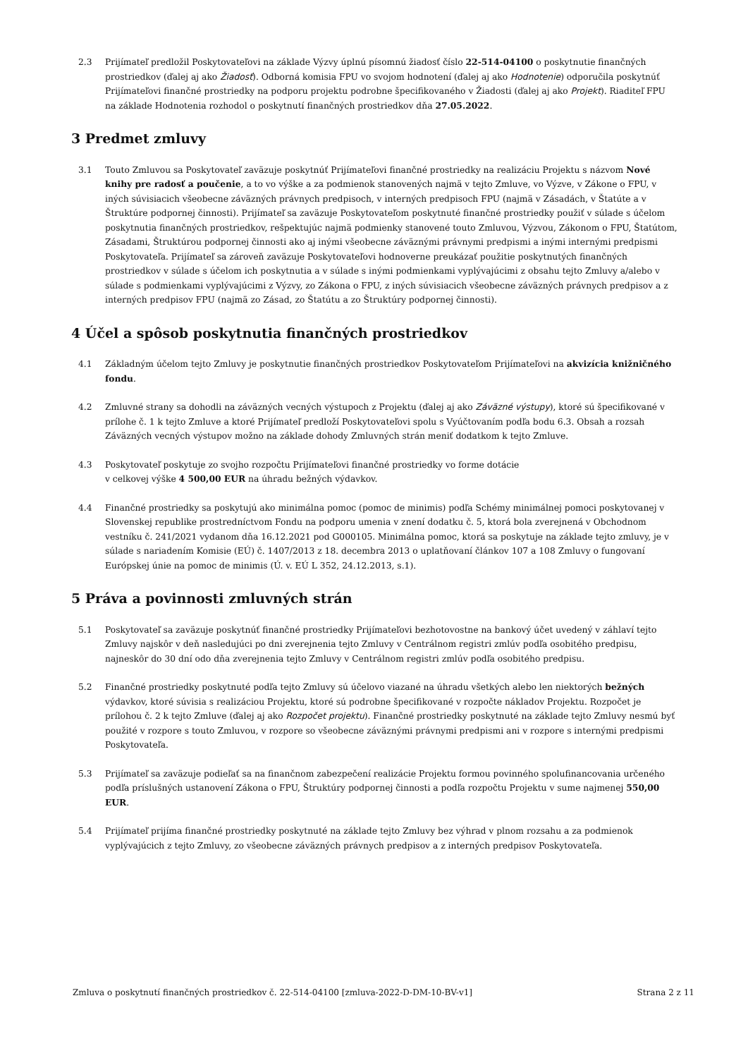2.3 Prijímateľ predložil Poskytovateľovi na základe Výzvy úplnú písomnú žiadosť číslo 22-514-04100 o poskytnutie finančných prostriedkov (ďalej aj ako Žiadosť). Odborná komisia FPU vo svojom hodnotení (ďalej aj ako Hodnotenie) odporučila poskytnúť Prijímateľovi finančné prostriedky na podporu projektu podrobne špecifikovaného v Žiadosti (ďalej aj ako Projekt). Riaditeľ FPU na základe Hodnotenia rozhodol o poskytnutí finančných prostriedkov dňa 27.05.2022.
3 Predmet zmluvy
3.1 Touto Zmluvou sa Poskytovateľ zaväzuje poskytnúť Prijímateľovi finančné prostriedky na realizáciu Projektu s názvom Nové knihy pre radosť a poučenie, a to vo výške a za podmienok stanovených najmä v tejto Zmluve, vo Výzve, v Zákone o FPU, v iných súvisiacich všeobecne záväzných právnych predpisoch, v interných predpisoch FPU (najmä v Zásadách, v Štatúte a v Štruktúre podpornej činnosti). Prijímateľ sa zaväzuje Poskytovateľom poskytnuté finančné prostriedky použiť v súlade s účelom poskytnutia finančných prostriedkov, rešpektujúc najmä podmienky stanovené touto Zmluvou, Výzvou, Zákonom o FPU, Štatútom, Zásadami, Štruktúrou podpornej činnosti ako aj inými všeobecne záväznými právnymi predpismi a inými internými predpismi Poskytovateľa. Prijímateľ sa zároveň zaväzuje Poskytovateľovi hodnoverne preukázať použitie poskytnutých finančných prostriedkov v súlade s účelom ich poskytnutia a v súlade s inými podmienkami vyplývajúcimi z obsahu tejto Zmluvy a/alebo v súlade s podmienkami vyplývajúcimi z Výzvy, zo Zákona o FPU, z iných súvisiacich všeobecne záväzných právnych predpisov a z interných predpisov FPU (najmä zo Zásad, zo Štatútu a zo Štruktúry podpornej činnosti).
4 Účel a spôsob poskytnutia finančných prostriedkov
4.1 Základným účelom tejto Zmluvy je poskytnutie finančných prostriedkov Poskytovateľom Prijímateľovi na akvizícia knižničného fondu.
4.2 Zmluvné strany sa dohodli na záväzných vecných výstupoch z Projektu (ďalej aj ako Záväzné výstupy), ktoré sú špecifikované v prílohe č. 1 k tejto Zmluve a ktoré Prijímateľ predloží Poskytovateľovi spolu s Vyúčtovaním podľa bodu 6.3. Obsah a rozsah Záväzných vecných výstupov možno na základe dohody Zmluvných strán meniť dodatkom k tejto Zmluve.
4.3 Poskytovateľ poskytuje zo svojho rozpočtu Prijímateľovi finančné prostriedky vo forme dotácie
v celkovej výške 4 500,00 EUR na úhradu bežných výdavkov.
4.4 Finančné prostriedky sa poskytujú ako minimálna pomoc (pomoc de minimis) podľa Schémy minimálnej pomoci poskytovanej v Slovenskej republike prostredníctvom Fondu na podporu umenia v znení dodatku č. 5, ktorá bola zverejnená v Obchodnom vestníku č. 241/2021 vydanom dňa 16.12.2021 pod G000105. Minimálna pomoc, ktorá sa poskytuje na základe tejto zmluvy, je v súlade s nariadením Komisie (EÚ) č. 1407/2013 z 18. decembra 2013 o uplatňovaní článkov 107 a 108 Zmluvy o fungovaní Európskej únie na pomoc de minimis (Ú. v. EÚ L 352, 24.12.2013, s.1).
5 Práva a povinnosti zmluvných strán
5.1 Poskytovateľ sa zaväzuje poskytnúť finančné prostriedky Prijímateľovi bezhotovostne na bankový účet uvedený v záhlaví tejto Zmluvy najskôr v deň nasledujúci po dni zverejnenia tejto Zmluvy v Centrálnom registri zmlúv podľa osobitého predpisu, najneskôr do 30 dní odo dňa zverejnenia tejto Zmluvy v Centrálnom registri zmlúv podľa osobitého predpisu.
5.2 Finančné prostriedky poskytnuté podľa tejto Zmluvy sú účelovo viazané na úhradu všetkých alebo len niektorých bežných výdavkov, ktoré súvisia s realizáciou Projektu, ktoré sú podrobne špecifikované v rozpočte nákladov Projektu. Rozpočet je prílohou č. 2 k tejto Zmluve (ďalej aj ako Rozpočet projektu). Finančné prostriedky poskytnuté na základe tejto Zmluvy nesmú byť použité v rozpore s touto Zmluvou, v rozpore so všeobecne záväznými právnymi predpismi ani v rozpore s internými predpismi Poskytovateľa.
5.3 Prijímateľ sa zaväzuje podieľať sa na finančnom zabezpečení realizácie Projektu formou povinného spolufinancovania určeného podľa príslušných ustanovení Zákona o FPU, Štruktúry podpornej činnosti a podľa rozpočtu Projektu v sume najmenej 550,00 EUR.
5.4 Prijímateľ prijíma finančné prostriedky poskytnuté na základe tejto Zmluvy bez výhrad v plnom rozsahu a za podmienok vyplývajúcich z tejto Zmluvy, zo všeobecne záväzných právnych predpisov a z interných predpisov Poskytovateľa.
Zmluva o poskytnutí finančných prostriedkov č. 22-514-04100 [zmluva-2022-D-DM-10-BV-v1] Strana 2 z 11